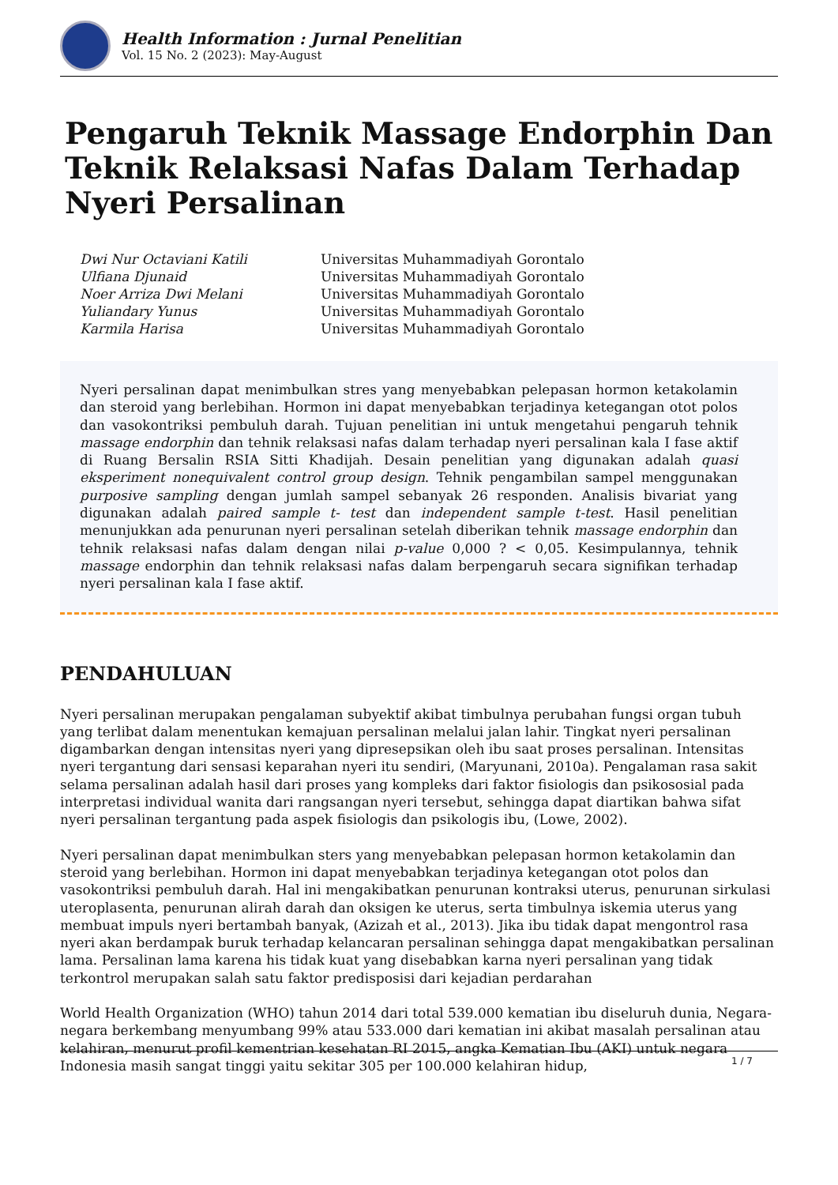Health Information : Jurnal Penelitian
Vol. 15 No. 2 (2023): May-August
Pengaruh Teknik Massage Endorphin Dan Teknik Relaksasi Nafas Dalam Terhadap Nyeri Persalinan
Dwi Nur Octaviani Katili Universitas Muhammadiyah Gorontalo Ulfiana Djunaid Universitas Muhammadiyah Gorontalo Noer Arriza Dwi Melani Universitas Muhammadiyah Gorontalo Yuliandary Yunus Universitas Muhammadiyah Gorontalo Karmila Harisa Universitas Muhammadiyah Gorontalo
Nyeri persalinan dapat menimbulkan stres yang menyebabkan pelepasan hormon ketakolamin dan steroid yang berlebihan. Hormon ini dapat menyebabkan terjadinya ketegangan otot polos dan vasokontriksi pembuluh darah. Tujuan penelitian ini untuk mengetahui pengaruh tehnik massage endorphin dan tehnik relaksasi nafas dalam terhadap nyeri persalinan kala I fase aktif di Ruang Bersalin RSIA Sitti Khadijah. Desain penelitian yang digunakan adalah quasi eksperiment nonequivalent control group design. Tehnik pengambilan sampel menggunakan purposive sampling dengan jumlah sampel sebanyak 26 responden. Analisis bivariat yang digunakan adalah paired sample t- test dan independent sample t-test. Hasil penelitian menunjukkan ada penurunan nyeri persalinan setelah diberikan tehnik massage endorphin dan tehnik relaksasi nafas dalam dengan nilai p-value 0,000 ? < 0,05. Kesimpulannya, tehnik massage endorphin dan tehnik relaksasi nafas dalam berpengaruh secara signifikan terhadap nyeri persalinan kala I fase aktif.
PENDAHULUAN
Nyeri persalinan merupakan pengalaman subyektif akibat timbulnya perubahan fungsi organ tubuh yang terlibat dalam menentukan kemajuan persalinan melalui jalan lahir. Tingkat nyeri persalinan digambarkan dengan intensitas nyeri yang dipresepsikan oleh ibu saat proses persalinan. Intensitas nyeri tergantung dari sensasi keparahan nyeri itu sendiri, (Maryunani, 2010a). Pengalaman rasa sakit selama persalinan adalah hasil dari proses yang kompleks dari faktor fisiologis dan psikososial pada interpretasi individual wanita dari rangsangan nyeri tersebut, sehingga dapat diartikan bahwa sifat nyeri persalinan tergantung pada aspek fisiologis dan psikologis ibu, (Lowe, 2002).
Nyeri persalinan dapat menimbulkan sters yang menyebabkan pelepasan hormon ketakolamin dan steroid yang berlebihan. Hormon ini dapat menyebabkan terjadinya ketegangan otot polos dan vasokontriksi pembuluh darah. Hal ini mengakibatkan penurunan kontraksi uterus, penurunan sirkulasi uteroplasenta, penurunan alirah darah dan oksigen ke uterus, serta timbulnya iskemia uterus yang membuat impuls nyeri bertambah banyak, (Azizah et al., 2013). Jika ibu tidak dapat mengontrol rasa nyeri akan berdampak buruk terhadap kelancaran persalinan sehingga dapat mengakibatkan persalinan lama. Persalinan lama karena his tidak kuat yang disebabkan karna nyeri persalinan yang tidak terkontrol merupakan salah satu faktor predisposisi dari kejadian perdarahan
World Health Organization (WHO) tahun 2014 dari total 539.000 kematian ibu diseluruh dunia, Negara-negara berkembang menyumbang 99% atau 533.000 dari kematian ini akibat masalah persalinan atau kelahiran, menurut profil kementrian kesehatan RI 2015, angka Kematian Ibu (AKI) untuk negara Indonesia masih sangat tinggi yaitu sekitar 305 per 100.000 kelahiran hidup,
1 / 7